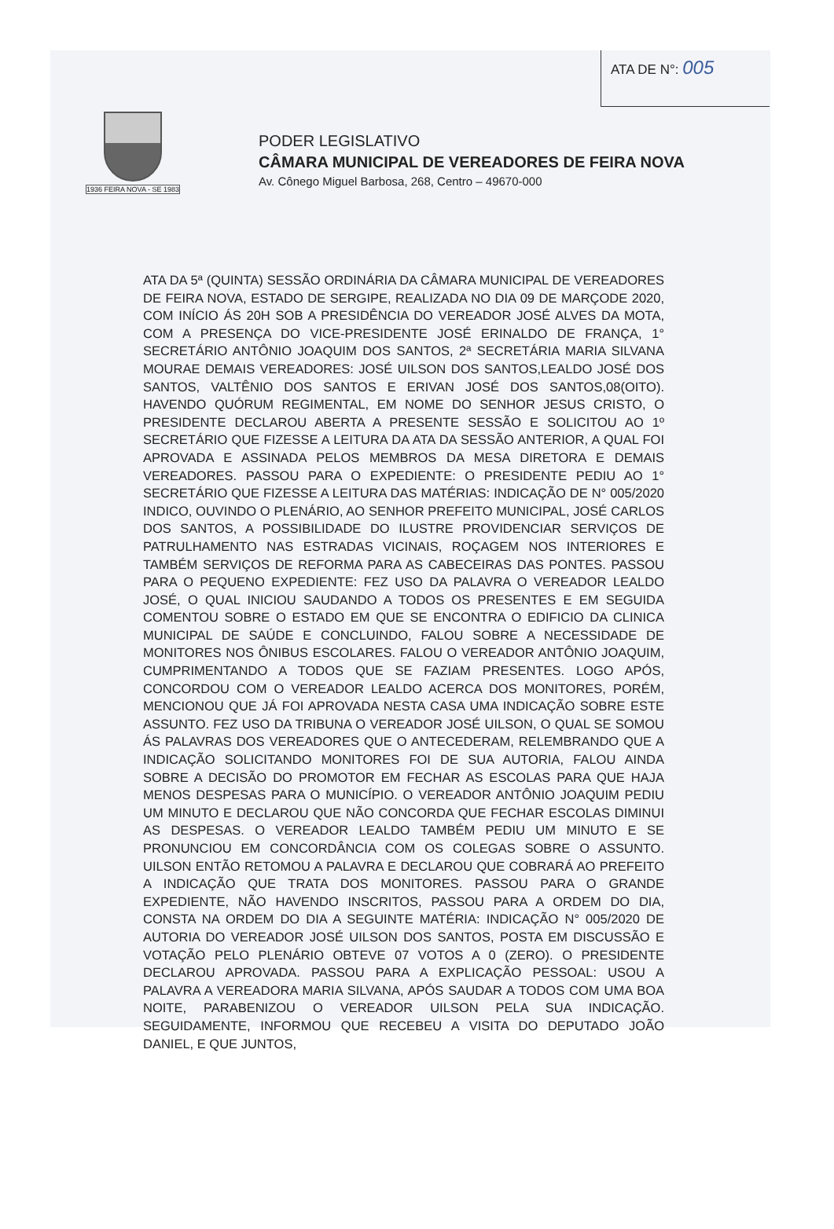ATA DE N°: 005
1936 FEIRA NOVA - SE 1983
PODER LEGISLATIVO
CÂMARA MUNICIPAL DE VEREADORES DE FEIRA NOVA
Av. Cônego Miguel Barbosa, 268, Centro – 49670-000
ATA DA 5ª (QUINTA) SESSÃO ORDINÁRIA DA CÂMARA MUNICIPAL DE VEREADORES DE FEIRA NOVA, ESTADO DE SERGIPE, REALIZADA NO DIA 09 DE MARÇODE 2020, COM INÍCIO ÁS 20H SOB A PRESIDÊNCIA DO VEREADOR JOSÉ ALVES DA MOTA, COM A PRESENÇA DO VICE-PRESIDENTE JOSÉ ERINALDO DE FRANÇA, 1° SECRETÁRIO ANTÔNIO JOAQUIM DOS SANTOS, 2ª SECRETÁRIA MARIA SILVANA MOURAE DEMAIS VEREADORES: JOSÉ UILSON DOS SANTOS,LEALDO JOSÉ DOS SANTOS, VALTÊNIO DOS SANTOS E ERIVAN JOSÉ DOS SANTOS,08(OITO). HAVENDO QUÓRUM REGIMENTAL, EM NOME DO SENHOR JESUS CRISTO, O PRESIDENTE DECLAROU ABERTA A PRESENTE SESSÃO E SOLICITOU AO 1º SECRETÁRIO QUE FIZESSE A LEITURA DA ATA DA SESSÃO ANTERIOR, A QUAL FOI APROVADA E ASSINADA PELOS MEMBROS DA MESA DIRETORA E DEMAIS VEREADORES. PASSOU PARA O EXPEDIENTE: O PRESIDENTE PEDIU AO 1° SECRETÁRIO QUE FIZESSE A LEITURA DAS MATÉRIAS: INDICAÇÃO DE N° 005/2020 INDICO, OUVINDO O PLENÁRIO, AO SENHOR PREFEITO MUNICIPAL, JOSÉ CARLOS DOS SANTOS, A POSSIBILIDADE DO ILUSTRE PROVIDENCIAR SERVIÇOS DE PATRULHAMENTO NAS ESTRADAS VICINAIS, ROÇAGEM NOS INTERIORES E TAMBÉM SERVIÇOS DE REFORMA PARA AS CABECEIRAS DAS PONTES. PASSOU PARA O PEQUENO EXPEDIENTE: FEZ USO DA PALAVRA O VEREADOR LEALDO JOSÉ, O QUAL INICIOU SAUDANDO A TODOS OS PRESENTES E EM SEGUIDA COMENTOU SOBRE O ESTADO EM QUE SE ENCONTRA O EDIFICIO DA CLINICA MUNICIPAL DE SAÚDE E CONCLUINDO, FALOU SOBRE A NECESSIDADE DE MONITORES NOS ÔNIBUS ESCOLARES. FALOU O VEREADOR ANTÔNIO JOAQUIM, CUMPRIMENTANDO A TODOS QUE SE FAZIAM PRESENTES. LOGO APÓS, CONCORDOU COM O VEREADOR LEALDO ACERCA DOS MONITORES, PORÉM, MENCIONOU QUE JÁ FOI APROVADA NESTA CASA UMA INDICAÇÃO SOBRE ESTE ASSUNTO. FEZ USO DA TRIBUNA O VEREADOR JOSÉ UILSON, O QUAL SE SOMOU ÁS PALAVRAS DOS VEREADORES QUE O ANTECEDERAM, RELEMBRANDO QUE A INDICAÇÃO SOLICITANDO MONITORES FOI DE SUA AUTORIA, FALOU AINDA SOBRE A DECISÃO DO PROMOTOR EM FECHAR AS ESCOLAS PARA QUE HAJA MENOS DESPESAS PARA O MUNICÍPIO. O VEREADOR ANTÔNIO JOAQUIM PEDIU UM MINUTO E DECLAROU QUE NÃO CONCORDA QUE FECHAR ESCOLAS DIMINUI AS DESPESAS. O VEREADOR LEALDO TAMBÉM PEDIU UM MINUTO E SE PRONUNCIOU EM CONCORDÂNCIA COM OS COLEGAS SOBRE O ASSUNTO. UILSON ENTÃO RETOMOU A PALAVRA E DECLAROU QUE COBRARÁ AO PREFEITO A INDICAÇÃO QUE TRATA DOS MONITORES. PASSOU PARA O GRANDE EXPEDIENTE, NÃO HAVENDO INSCRITOS, PASSOU PARA A ORDEM DO DIA, CONSTA NA ORDEM DO DIA A SEGUINTE MATÉRIA: INDICAÇÃO N° 005/2020 DE AUTORIA DO VEREADOR JOSÉ UILSON DOS SANTOS, POSTA EM DISCUSSÃO E VOTAÇÃO PELO PLENÁRIO OBTEVE 07 VOTOS A 0 (ZERO). O PRESIDENTE DECLAROU APROVADA. PASSOU PARA A EXPLICAÇÃO PESSOAL: USOU A PALAVRA A VEREADORA MARIA SILVANA, APÓS SAUDAR A TODOS COM UMA BOA NOITE, PARABENIZOU O VEREADOR UILSON PELA SUA INDICAÇÃO. SEGUIDAMENTE, INFORMOU QUE RECEBEU A VISITA DO DEPUTADO JOÃO DANIEL, E QUE JUNTOS,